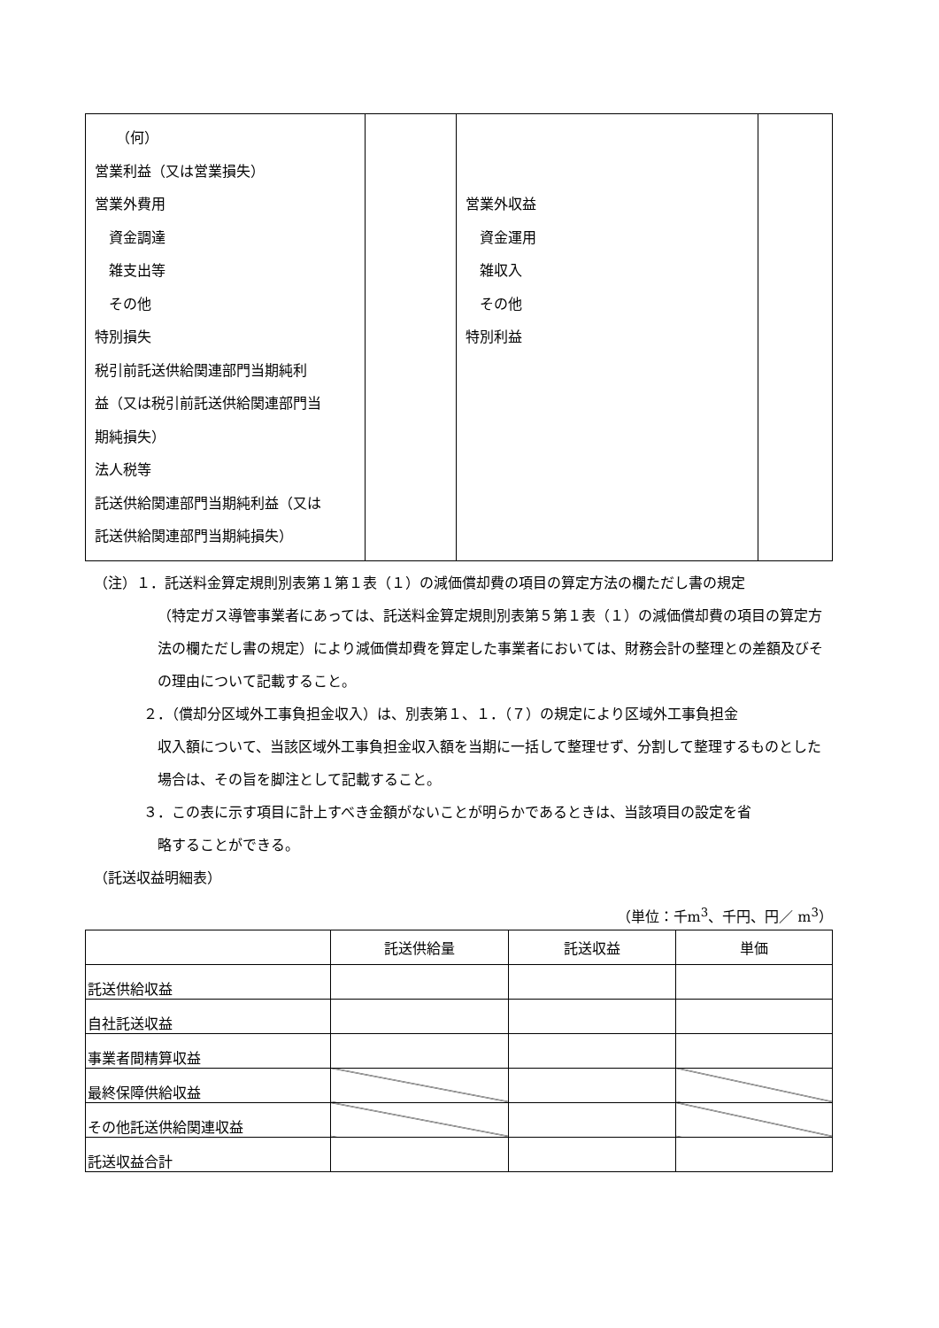| （何） 営業利益（又は営業損失） 営業外費用 資金調達 雑支出等 その他 特別損失 税引前託送供給関連部門当期純利 益（又は税引前託送供給関連部門当 期純損失） 法人税等 託送供給関連部門当期純利益（又は 託送供給関連部門当期純損失） | | 営業外収益 資金運用 雑収入 その他 特別利益 | |
（注）１．託送料金算定規則別表第１第１表（１）の減価償却費の項目の算定方法の欄ただし書の規定
（特定ガス導管事業者にあっては、託送料金算定規則別表第５第１表（１）の減価償却費の項目の算定方法の欄ただし書の規定）により減価償却費を算定した事業者においては、財務会計の整理との差額及びその理由について記載すること。
２．（償却分区域外工事負担金収入）は、別表第１、１．（７）の規定により区域外工事負担金
収入額について、当該区域外工事負担金収入額を当期に一括して整理せず、分割して整理するものとした場合は、その旨を脚注として記載すること。
３．この表に示す項目に計上すべき金額がないことが明らかであるときは、当該項目の設定を省
略することができる。
（託送収益明細表）
（単位：千m<sup>3</sup>、千円、円／ m<sup>3</sup>）
| | 託送供給量 | 託送収益 | 単価 |
| --- | --- | --- | --- |
| 託送供給収益 | | | |
| 自社託送収益 | | | |
| 事業者間精算収益 | | | |
| 最終保障供給収益 | | | |
| その他託送供給関連収益 | | | |
| 託送収益合計 | | | |